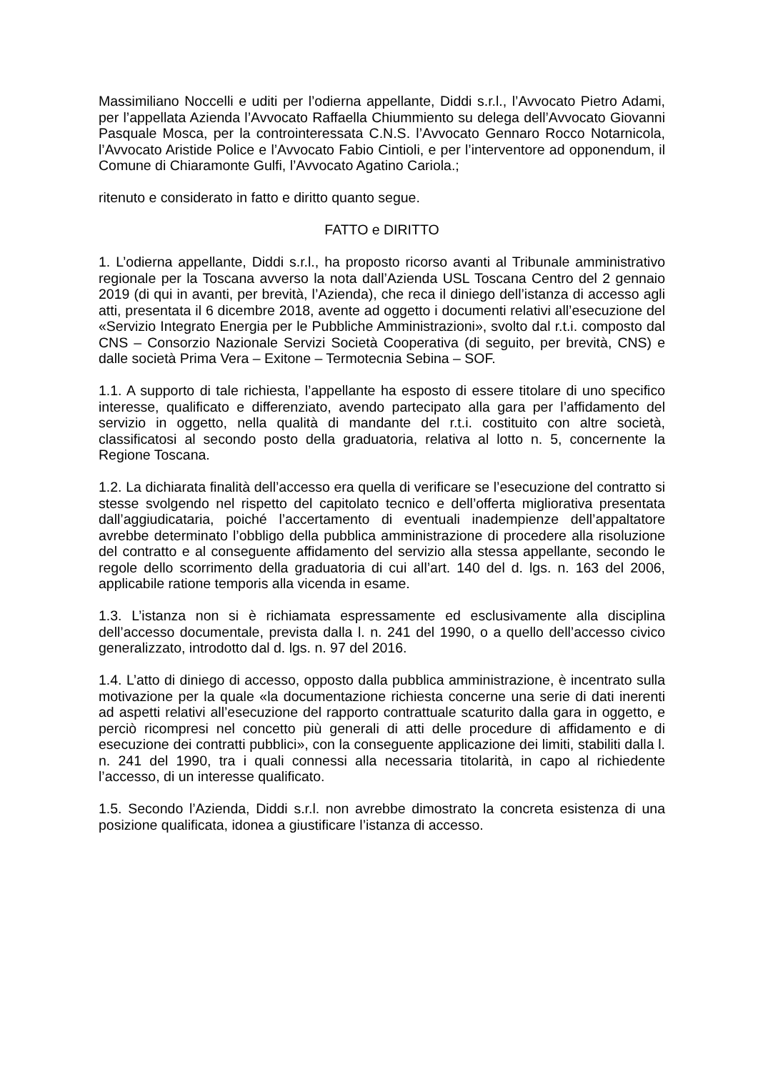Massimiliano Noccelli e uditi per l’odierna appellante, Diddi s.r.l., l’Avvocato Pietro Adami, per l’appellata Azienda l’Avvocato Raffaella Chiummiento su delega dell’Avvocato Giovanni Pasquale Mosca, per la controinteressata C.N.S. l’Avvocato Gennaro Rocco Notarnicola, l’Avvocato Aristide Police e l’Avvocato Fabio Cintioli, e per l’interventore ad opponendum, il Comune di Chiaramonte Gulfi, l’Avvocato Agatino Cariola.;
ritenuto e considerato in fatto e diritto quanto segue.
FATTO e DIRITTO
1. L’odierna appellante, Diddi s.r.l., ha proposto ricorso avanti al Tribunale amministrativo regionale per la Toscana avverso la nota dall’Azienda USL Toscana Centro del 2 gennaio 2019 (di qui in avanti, per brevità, l’Azienda), che reca il diniego dell’istanza di accesso agli atti, presentata il 6 dicembre 2018, avente ad oggetto i documenti relativi all’esecuzione del «Servizio Integrato Energia per le Pubbliche Amministrazioni», svolto dal r.t.i. composto dal CNS – Consorzio Nazionale Servizi Società Cooperativa (di seguito, per brevità, CNS) e dalle società Prima Vera – Exitone – Termotecnia Sebina – SOF.
1.1. A supporto di tale richiesta, l’appellante ha esposto di essere titolare di uno specifico interesse, qualificato e differenziato, avendo partecipato alla gara per l’affidamento del servizio in oggetto, nella qualità di mandante del r.t.i. costituito con altre società, classificatosi al secondo posto della graduatoria, relativa al lotto n. 5, concernente la Regione Toscana.
1.2. La dichiarata finalità dell’accesso era quella di verificare se l’esecuzione del contratto si stesse svolgendo nel rispetto del capitolato tecnico e dell’offerta migliorativa presentata dall’aggiudicataria, poiché l’accertamento di eventuali inadempienze dell’appaltatore avrebbe determinato l’obbligo della pubblica amministrazione di procedere alla risoluzione del contratto e al conseguente affidamento del servizio alla stessa appellante, secondo le regole dello scorrimento della graduatoria di cui all’art. 140 del d. lgs. n. 163 del 2006, applicabile ratione temporis alla vicenda in esame.
1.3. L’istanza non si è richiamata espressamente ed esclusivamente alla disciplina dell’accesso documentale, prevista dalla l. n. 241 del 1990, o a quello dell’accesso civico generalizzato, introdotto dal d. lgs. n. 97 del 2016.
1.4. L’atto di diniego di accesso, opposto dalla pubblica amministrazione, è incentrato sulla motivazione per la quale «la documentazione richiesta concerne una serie di dati inerenti ad aspetti relativi all’esecuzione del rapporto contrattuale scaturito dalla gara in oggetto, e perciò ricompresi nel concetto più generali di atti delle procedure di affidamento e di esecuzione dei contratti pubblici», con la conseguente applicazione dei limiti, stabiliti dalla l. n. 241 del 1990, tra i quali connessi alla necessaria titolarità, in capo al richiedente l’accesso, di un interesse qualificato.
1.5. Secondo l’Azienda, Diddi s.r.l. non avrebbe dimostrato la concreta esistenza di una posizione qualificata, idonea a giustificare l’istanza di accesso.